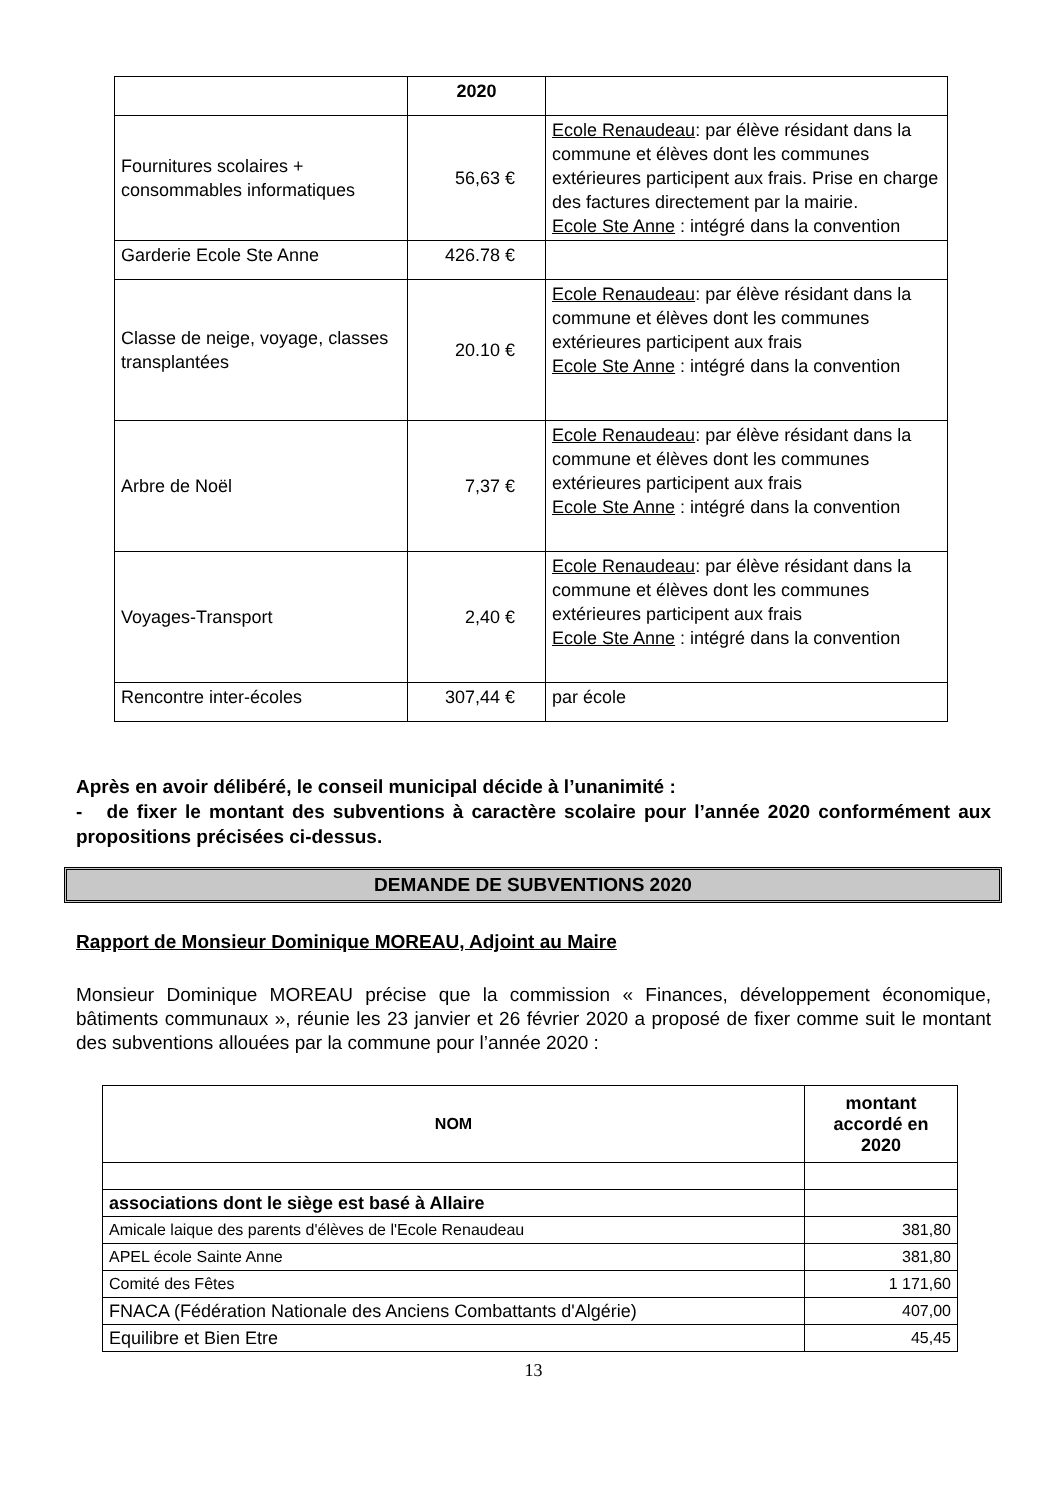| | 2020 | |
| Fournitures scolaires + consommables informatiques | 56,63 € | Ecole Renaudeau : par élève résidant dans la commune et élèves dont les communes extérieures participent aux frais. Prise en charge des factures directement par la mairie. Ecole Ste Anne : intégré dans la convention |
| Garderie Ecole Ste Anne | 426.78 € | |
| Classe de neige, voyage, classes transplantées | 20.10 € | Ecole Renaudeau : par élève résidant dans la commune et élèves dont les communes extérieures participent aux frais Ecole Ste Anne : intégré dans la convention |
| Arbre de Noël | 7,37 € | Ecole Renaudeau : par élève résidant dans la commune et élèves dont les communes extérieures participent aux frais Ecole Ste Anne : intégré dans la convention |
| Voyages-Transport | 2,40 € | Ecole Renaudeau : par élève résidant dans la commune et élèves dont les communes extérieures participent aux frais Ecole Ste Anne : intégré dans la convention |
| Rencontre inter-écoles | 307,44 € | par école |
Après en avoir délibéré, le conseil municipal décide à l’unanimité :
- de fixer le montant des subventions à caractère scolaire pour l’année 2020 conformément aux propositions précisées ci-dessus.
DEMANDE DE SUBVENTIONS 2020
Rapport de Monsieur Dominique MOREAU, Adjoint au Maire
Monsieur Dominique MOREAU précise que la commission « Finances, développement économique, bâtiments communaux », réunie les 23 janvier et 26 février 2020 a proposé de fixer comme suit le montant des subventions allouées par la commune pour l’année 2020 :
| NOM | montant accordé en 2020 |
| --- | --- |
| associations dont le siège est basé à Allaire | |
| Amicale laique des parents d'élèves de l'Ecole Renaudeau | 381,80 |
| APEL école Sainte Anne | 381,80 |
| Comité des Fêtes | 1 171,60 |
| FNACA (Fédération Nationale des Anciens Combattants d'Algérie) | 407,00 |
| Equilibre et Bien Etre | 45,45 |
13